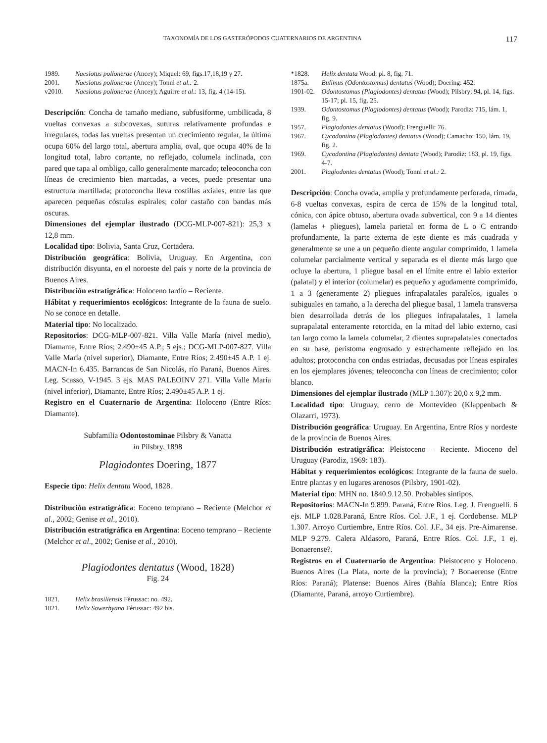TAXONOMÍA DE LOS GASTERÓPODOS CUATERNARIOS DE ARGENTINA 117
1989. Naesiotus pollonerae (Ancey); Miquel: 69, figs.17,18,19 y 27.
2001. Naesiotus pollonerae (Ancey); Tonni et al.: 2.
v2010. Naesiotus pollonerae (Ancey); Aguirre et al.: 13, fig. 4 (14-15).
Descripción: Concha de tamaño mediano, subfusiforme, umbilicada, 8 vueltas convexas a subcovexas, suturas relativamente profundas e irregulares, todas las vueltas presentan un crecimiento regular, la última ocupa 60% del largo total, abertura amplia, oval, que ocupa 40% de la longitud total, labro cortante, no reflejado, columela inclinada, con pared que tapa al ombligo, callo generalmente marcado; teleoconcha con líneas de crecimiento bien marcadas, a veces, puede presentar una estructura martillada; protoconcha lleva costillas axiales, entre las que aparecen pequeñas cóstulas espirales; color castaño con bandas más oscuras.
Dimensiones del ejemplar ilustrado (DCG-MLP-007-821): 25,3 x 12,8 mm.
Localidad tipo: Bolivia, Santa Cruz, Cortadera.
Distribución geográfica: Bolivia, Uruguay. En Argentina, con distribución disyunta, en el noroeste del país y norte de la provincia de Buenos Aires.
Distribución estratigráfica: Holoceno tardío – Reciente.
Hábitat y requerimientos ecológicos: Integrante de la fauna de suelo. No se conoce en detalle.
Material tipo: No localizado.
Repositorios: DCG-MLP-007-821. Villa Valle María (nivel medio), Diamante, Entre Ríos; 2.490±45 A.P.; 5 ejs.; DCG-MLP-007-827. Villa Valle María (nivel superior), Diamante, Entre Ríos; 2.490±45 A.P. 1 ej. MACN-In 6.435. Barrancas de San Nicolás, río Paraná, Buenos Aires. Leg. Scasso, V-1945. 3 ejs. MAS PALEOINV 271. Villa Valle María (nivel inferior), Diamante, Entre Ríos; 2.490±45 A.P. 1 ej.
Registro en el Cuaternario de Argentina: Holoceno (Entre Ríos: Diamante).
Subfamilia Odontostominae Pilsbry & Vanatta
in Pilsbry, 1898
Plagiodontes Doering, 1877
Especie tipo: Helix dentata Wood, 1828.
Distribución estratigráfica: Eoceno temprano – Reciente (Melchor et al., 2002; Genise et al., 2010).
Distribución estratigráfica en Argentina: Eoceno temprano – Reciente (Melchor et al., 2002; Genise et al., 2010).
Plagiodontes dentatus (Wood, 1828)
Fig. 24
1821. Helix brasiliensis Fèrussac: no. 492.
1821. Helix Sowerbyana Fèrussac: 492 bis.
*1828. Helix dentata Wood: pl. 8, fig. 71.
1875a. Bulimus (Odontostomus) dentatus (Wood); Doering: 452.
1901-02. Odontostomus (Plagiodontes) dentatus (Wood); Pilsbry: 94, pl. 14, figs. 15-17; pl. 15, fig. 25.
1939. Odontostomus (Plagiodontes) dentatus (Wood); Parodiz: 715, lám. 1, fig. 9.
1957. Plagiodontes dentatus (Wood); Frenguelli: 76.
1967. Cycodontina (Plagiodontes) dentatus (Wood); Camacho: 150, lám. 19, fig. 2.
1969. Cycodontina (Plagiodontes) dentata (Wood); Parodiz: 183, pl. 19, figs. 4-7.
2001. Plagiodontes dentatus (Wood); Tonni et al.: 2.
Descripción: Concha ovada, amplia y profundamente perforada, rimada, 6-8 vueltas convexas, espira de cerca de 15% de la longitud total, cónica, con ápice obtuso, abertura ovada subvertical, con 9 a 14 dientes (lamelas + pliegues), lamela parietal en forma de L o C entrando profundamente, la parte externa de este diente es más cuadrada y generalmente se une a un pequeño diente angular comprimido, 1 lamela columelar parcialmente vertical y separada es el diente más largo que ocluye la abertura, 1 pliegue basal en el límite entre el labio exterior (palatal) y el interior (columelar) es pequeño y agudamente comprimido, 1 a 3 (generamente 2) pliegues infrapalatales paralelos, iguales o subiguales en tamaño, a la derecha del pliegue basal, 1 lamela transversa bien desarrollada detrás de los pliegues infrapalatales, 1 lamela suprapalatal enteramente retorcida, en la mitad del labio externo, casi tan largo como la lamela columelar, 2 dientes suprapalatales conectados en su base, peristoma engrosado y estrechamente reflejado en los adultos; protoconcha con ondas estriadas, decusadas por líneas espirales en los ejemplares jóvenes; teleoconcha con líneas de crecimiento; color blanco.
Dimensiones del ejemplar ilustrado (MLP 1.307): 20,0 x 9,2 mm.
Localidad tipo: Uruguay, cerro de Montevideo (Klappenbach & Olazarri, 1973).
Distribución geográfica: Uruguay. En Argentina, Entre Ríos y nordeste de la provincia de Buenos Aires.
Distribución estratigráfica: Pleistoceno – Reciente. Mioceno del Uruguay (Parodiz, 1969: 183).
Hábitat y requerimientos ecológicos: Integrante de la fauna de suelo. Entre plantas y en lugares arenosos (Pilsbry, 1901-02).
Material tipo: MHN no. 1840.9.12.50. Probables sintipos.
Repositorios: MACN-In 9.899. Paraná, Entre Ríos. Leg. J. Frenguelli. 6 ejs. MLP 1.028.Paraná, Entre Ríos. Col. J.F., 1 ej. Cordobense. MLP 1.307. Arroyo Curtiembre, Entre Ríos. Col. J.F., 34 ejs. Pre-Aimarense. MLP 9.279. Calera Aldasoro, Paraná, Entre Ríos. Col. J.F., 1 ej. Bonaerense?.
Registros en el Cuaternario de Argentina: Pleistoceno y Holoceno. Buenos Aires (La Plata, norte de la provincia); ? Bonaerense (Entre Ríos: Paraná); Platense: Buenos Aires (Bahía Blanca); Entre Ríos (Diamante, Paraná, arroyo Curtiembre).